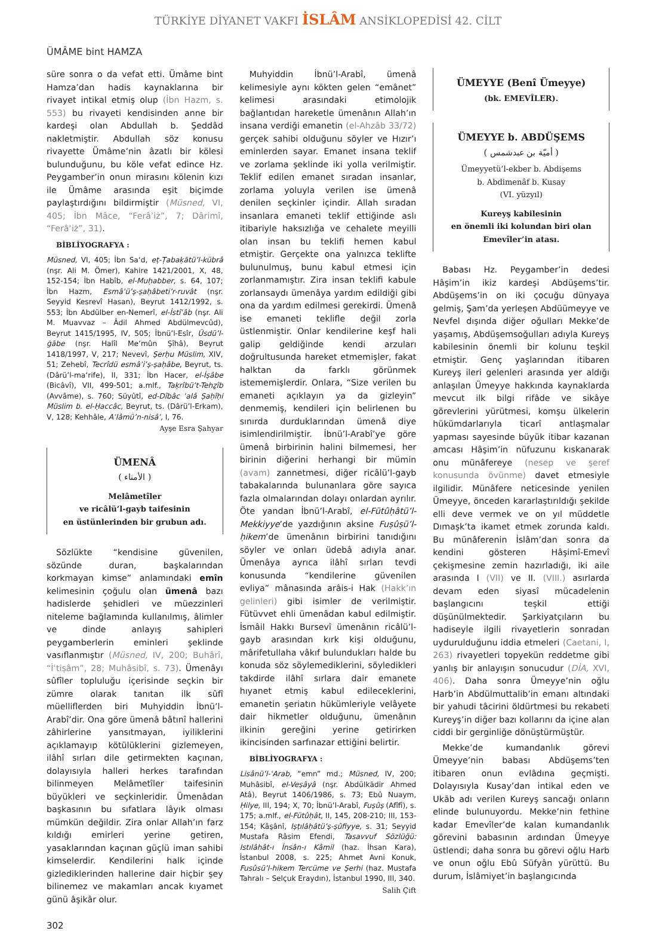TÜRKİYE DİYANET VAKFI İSLÂM ANSİKLOPEDİSİ 42. CİLT
ÜMÂME bint HAMZA
süre sonra o da vefat etti. Ümâme bint Hamza’dan hadis kaynaklarına bir rivayet intikal etmiş olup (İbn Hazm, s. 553) bu rivayeti kendisinden anne bir kardeşi olan Abdullah b. Şeddâd nakletmiştir. Abdullah söz konusu rivayette Ümâme’nin âzatlı bir kölesi bulunduğunu, bu köle vefat edince Hz. Peygamber’in onun mirasını kölenin kızı ile Ümâme arasında eşit biçimde paylaştırdığını bildirmiştir (Müsned, VI, 405; İbn Mâce, “Ferâʾiż”, 7; Dârimî, “Ferâʾiż”, 31).
BİBLİYOGRAFYA :
Müsned, VI, 405; İbn Sa‘d, eṭ-Ṭabaḳātü’l-kübrâ (nşr. Ali M. Ömer), Kahire 1421/2001, X, 48, 152-154; İbn Habîb, el-Muḥabber, s. 64, 107; İbn Hazm, Esmâʾü’ṣ-ṣaḥâbeti’r-ruvât (nşr. Seyyid Kesrevî Hasan), Beyrut 1412/1992, s. 553; İbn Abdülber en-Nemerî, el-İstîʿâb (nşr. Ali M. Muavvaz – Âdil Ahmed Abdülmevcûd), Beyrut 1415/1995, IV, 505; İbnü’l-Esîr, Üsdü’l-ġābe (nşr. Halîl Me’mûn Şîhâ), Beyrut 1418/1997, V, 217; Nevevî, Şerḥu Müslim, XIV, 51; Zehebî, Tecrîdü esmâʾi’ṣ-ṣaḥâbe, Beyrut, ts. (Dârü’l-ma‘rife), II, 331; İbn Hacer, el-İṣâbe (Bicâvî), VII, 499-501; a.mlf., Taḳrîbü’t-Tehẕîb (Avvâme), s. 760; Süyûtî, ed-Dîbâc ʿalâ Ṣaḥîḥi Müslim b. el-Ḥaccâc, Beyrut, ts. (Dârü’l-Erkam), V, 128; Kehhâle, Aʿlâmü’n-nisâʾ, I, 76.
Ayşe Esra Şahyar
ÜMENÂ
( الأمناء )
Melâmetîler
ve ricâlü’l-gayb taifesinin
en üstünlerinden bir grubun adı.
Sözlükte “kendisine güvenilen, sözünde duran, başkalarından korkmayan kimse” anlamındaki emîn kelimesinin çoğulu olan ümenâ bazı hadislerde şehidleri ve müezzinleri niteleme bağlamında kullanılmış, âlimler ve dinde anlayış sahipleri peygamberlerin eminleri şeklinde vasıflanmıştır (Müsned, IV, 200; Buhârî, “İʿtiṣâm”, 28; Muhâsibî, s. 73). Ümenâyı sûfîler topluluğu içerisinde seçkin bir zümre olarak tanıtan ilk sûfî müelliflerden biri Muhyiddin İbnü’l-Arabî’dir. Ona göre ümenâ bâtınî hallerini zâhirlerine yansıtmayan, iyiliklerini açıklamayıp kötülüklerini gizlemeyen, ilâhî sırları dile getirmekten kaçınan, dolayısıyla halleri herkes tarafından bilinmeyen Melâmetîler taifesinin büyükleri ve seçkinleridir. Ümenâdan başkasının bu sıfatlara lâyık olması mümkün değildir. Zira onlar Allah’ın farz kıldığı emirleri yerine getiren, yasaklarından kaçınan güçlü iman sahibi kimselerdir. Kendilerini halk içinde gizlediklerinden hallerine dair hiçbir şey bilinemez ve makamları ancak kıyamet günü âşikâr olur.
Muhyiddin İbnü’l-Arabî, ümenâ kelimesiyle aynı kökten gelen “emânet” kelimesi arasındaki etimolojik bağlantıdan hareketle ümenânın Allah’ın insana verdiği emanetin (el-Ahzâb 33/72) gerçek sahibi olduğunu söyler ve Hızır’ı eminlerden sayar. Emanet insana teklif ve zorlama şeklinde iki yolla verilmiştir. Teklif edilen emanet sıradan insanlar, zorlama yoluyla verilen ise ümenâ denilen seçkinler içindir. Allah sıradan insanlara emaneti teklif ettiğinde aslı itibariyle haksızlığa ve cehalete meyilli olan insan bu teklifi hemen kabul etmiştir. Gerçekte ona yalnızca teklifte bulunulmuş, bunu kabul etmesi için zorlanmamıştır. Zira insan teklifi kabule zorlansaydı ümenâya yardım edildiği gibi ona da yardım edilmesi gerekirdi. Ümenâ ise emaneti teklifle değil zorla üstlenmiştir. Onlar kendilerine keşf hali galip geldiğinde kendi arzuları doğrultusunda hareket etmemişler, fakat halktan da farklı görünmek istememişlerdir. Onlara, “Size verilen bu emaneti açıklayın ya da gizleyin” denmemiş, kendileri için belirlenen bu sınırda durduklarından ümenâ diye isimlendirilmiştir. İbnü’l-Arabî’ye göre ümenâ birbirinin halini bilmemesi, her birinin diğerini herhangi bir mümin (avam) zannetmesi, diğer ricâlü’l-gayb tabakalarında bulunanlara göre sayıca fazla olmalarından dolayı onlardan ayrılır. Öte yandan İbnü’l-Arabî, el-Fütûḥâtü’l-Mekkiyye’de yazdığının aksine Fuṣûṣü’l-ḥikem’de ümenânın birbirini tanıdığını söyler ve onları üdebâ adıyla anar. Ümenâya ayrıca ilâhî sırları tevdi konusunda “kendilerine güvenilen evliya” mânasında arâis-i Hak (Hakk’ın gelinleri) gibi isimler de verilmiştir. Fütüvvet ehli ümenâdan kabul edilmiştir. İsmâil Hakkı Bursevî ümenânın ricâlü’l-gayb arasından kırk kişi olduğunu, mârifetullaha vâkıf bulundukları halde bu konuda söz söylemediklerini, söyledikleri takdirde ilâhî sırlara dair emanete hıyanet etmiş kabul edileceklerini, emanetin şeriatın hükümleriyle velâyete dair hikmetler olduğunu, ümenânın ilkinin gereğini yerine getirirken ikincisinden sarfınazar ettiğini belirtir.
BİBLİYOGRAFYA :
Lisânü’l-ʿArab, “emn” md.; Müsned, IV, 200; Muhâsibî, el-Veṣâyâ (nşr. Abdülkādir Ahmed Atâ), Beyrut 1406/1986, s. 73; Ebû Nuaym, Ḥilye, III, 194; X, 70; İbnü’l-Arabî, Fuṣûṣ (Afîfî), s. 175; a.mlf., el-Fütûḥât, II, 145, 208-210; III, 153-154; Kâşânî, Iṣṭılâḥâtü’ṣ-ṣûfiyye, s. 31; Seyyid Mustafa Râsim Efendi, Tasavvuf Sözlüğü: Istılâhât-ı İnsân-ı Kâmil (haz. İhsan Kara), İstanbul 2008, s. 225; Ahmet Avni Konuk, Fusûsü’l-hikem Tercüme ve Şerhi (haz. Mustafa Tahralı – Selçuk Eraydın), İstanbul 1990, III, 340.
Salih Çift
ÜMEYYE (Benî Ümeyye)
(bk. EMEVÎLER).
ÜMEYYE b. ABDÜŞEMS
( أميّة بن عبدشمس )
Ümeyyetü’l-ekber b. Abdişems
b. Abdimenâf b. Kusay
(VI. yüzyıl)
Kureyş kabilesinin
en önemli iki kolundan biri olan
Emevîler’in atası.
Babası Hz. Peygamber’in dedesi Hâşim’in ikiz kardeşi Abdüşems’tir. Abdüşems’in on iki çocuğu dünyaya gelmiş, Şam’da yerleşen Abdüümeyye ve Nevfel dışında diğer oğulları Mekke’de yaşamış, Abdüşemsoğulları adıyla Kureyş kabilesinin önemli bir kolunu teşkil etmiştir. Genç yaşlarından itibaren Kureyş ileri gelenleri arasında yer aldığı anlaşılan Ümeyye hakkında kaynaklarda mevcut ilk bilgi rifâde ve sikâye görevlerini yürütmesi, komşu ülkelerin hükümdarlarıyla ticarî antlaşmalar yapması sayesinde büyük itibar kazanan amcası Hâşim’in nüfuzunu kıskanarak onu münâfereye (nesep ve şeref konusunda övünme) davet etmesiyle ilgilidir. Münâfere neticesinde yenilen Ümeyye, önceden kararlaştırıldığı şekilde elli deve vermek ve on yıl müddetle Dımaşk’ta ikamet etmek zorunda kaldı. Bu münâferenin İslâm’dan sonra da kendini gösteren Hâşimî-Emevî çekişmesine zemin hazırladığı, iki aile arasında I (VII) ve II. (VIII.) asırlarda devam eden siyasî mücadelenin başlangıcını teşkil ettiği düşünülmektedir. Şarkiyatçıların bu hadiseyle ilgili rivayetlerin sonradan uydurulduğunu iddia etmeleri (Caetani, I, 263) rivayetleri topyekün reddetme gibi yanlış bir anlayışın sonucudur (DİA, XVI, 406). Daha sonra Ümeyye’nin oğlu Harb’in Abdülmuttalib’in emanı altındaki bir yahudi tâcirini öldürtmesi bu rekabeti Kureyş’in diğer bazı kollarını da içine alan ciddi bir gerginliğe dönüştürmüştür.
Mekke’de kumandanlık görevi Ümeyye’nin babası Abdüşems’ten itibaren onun evlâdına geçmişti. Dolayısıyla Kusay’dan intikal eden ve Ukāb adı verilen Kureyş sancağı onların elinde bulunuyordu. Mekke’nin fethine kadar Emevîler’de kalan kumandanlık görevini babasının ardından Ümeyye üstlendi; daha sonra bu görevi oğlu Harb ve onun oğlu Ebû Süfyân yürüttü. Bu durum, İslâmiyet’in başlangıcında
302